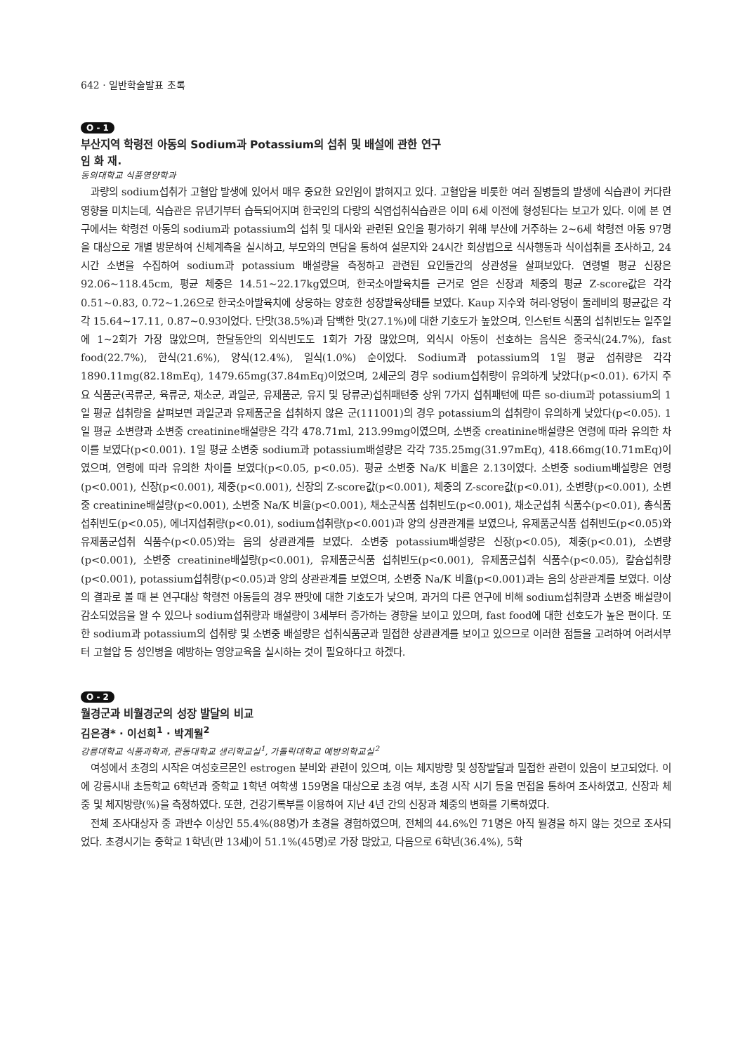642 · 일반학술발표 초록
O - 1
부산지역 학령전 아동의 Sodium과 Potassium의 섭취 및 배설에 관한 연구
임 화 재.
동의대학교 식품영양학과
과량의 sodium섭취가 고혈압 발생에 있어서 매우 중요한 요인임이 밝혀지고 있다. 고혈압을 비롯한 여러 질병들의 발생에 식습관이 커다란 영향을 미치는데, 식습관은 유년기부터 습득되어지며 한국인의 다량의 식염섭취식습관은 이미 6세 이전에 형성된다는 보고가 있다. 이에 본 연구에서는 학령전 아동의 sodium과 potassium의 섭취 및 대사와 관련된 요인을 평가하기 위해 부산에 거주하는 2~6세 학령전 아동 97명을 대상으로 개별 방문하여 신체계측을 실시하고, 부모와의 면담을 통하여 설문지와 24시간 회상법으로 식사행동과 식이섭취를 조사하고, 24시간 소변을 수집하여 sodium과 potassium 배설량을 측정하고 관련된 요인들간의 상관성을 살펴보았다. 연령별 평균 신장은 92.06~118.45cm, 평균 체중은 14.51~22.17kg였으며, 한국소아발육치를 근거로 얻은 신장과 체중의 평균 Z-score값은 각각 0.51~0.83, 0.72~1.26으로 한국소아발육치에 상응하는 양호한 성장발육상태를 보였다. Kaup 지수와 허리-엉덩이 둘레비의 평균값은 각각 15.64~17.11, 0.87~0.93이었다. 단맛(38.5%)과 담백한 맛(27.1%)에 대한 기호도가 높았으며, 인스턴트 식품의 섭취빈도는 일주일에 1~2회가 가장 많았으며, 한달동안의 외식빈도도 1회가 가장 많았으며, 외식시 아동이 선호하는 음식은 중국식(24.7%), fast food(22.7%), 한식(21.6%), 양식(12.4%), 일식(1.0%) 순이었다. Sodium과 potassium의 1일 평균 섭취량은 각각 1890.11mg(82.18mEq), 1479.65mg(37.84mEq)이었으며, 2세군의 경우 sodium섭취량이 유의하게 낮았다(p<0.01). 6가지 주요 식품군(곡류군, 육류군, 채소군, 과일군, 유제품군, 유지 및 당류군)섭취패턴중 상위 7가지 섭취패턴에 따른 so-dium과 potassium의 1일 평균 섭취량을 살펴보면 과일군과 유제품군을 섭취하지 않은 군(111001)의 경우 potassium의 섭취량이 유의하게 낮았다(p<0.05). 1일 평균 소변량과 소변중 creatinine배설량은 각각 478.71ml, 213.99mg이였으며, 소변중 creatinine배설량은 연령에 따라 유의한 차이를 보였다(p<0.001). 1일 평균 소변중 sodium과 potassium배설량은 각각 735.25mg(31.97mEq), 418.66mg(10.71mEq)이였으며, 연령에 따라 유의한 차이를 보였다(p<0.05, p<0.05). 평균 소변중 Na/K 비율은 2.13이였다. 소변중 sodium배설량은 연령(p<0.001), 신장(p<0.001), 체중(p<0.001), 신장의 Z-score값(p<0.001), 체중의 Z-score값(p<0.01), 소변량(p<0.001), 소변중 creatinine배설량(p<0.001), 소변중 Na/K 비율(p<0.001), 채소군식품 섭취빈도(p<0.001), 채소군섭취 식품수(p<0.01), 총식품섭취빈도(p<0.05), 에너지섭취량(p<0.01), sodium섭취량(p<0.001)과 양의 상관관계를 보였으나, 유제품군식품 섭취빈도(p<0.05)와 유제품군섭취 식품수(p<0.05)와는 음의 상관관계를 보였다. 소변중 potassium배설량은 신장(p<0.05), 체중(p<0.01), 소변량(p<0.001), 소변중 creatinine배설량(p<0.001), 유제품군식품 섭취빈도(p<0.001), 유제품군섭취 식품수(p<0.05), 칼슘섭취량(p<0.001), potassium섭취량(p<0.05)과 양의 상관관계를 보였으며, 소변중 Na/K 비율(p<0.001)과는 음의 상관관계를 보였다. 이상의 결과로 볼 때 본 연구대상 학령전 아동들의 경우 짠맛에 대한 기호도가 낮으며, 과거의 다른 연구에 비해 sodium섭취량과 소변중 배설량이 감소되었음을 알 수 있으나 sodium섭취량과 배설량이 3세부터 증가하는 경향을 보이고 있으며, fast food에 대한 선호도가 높은 편이다. 또한 sodium과 potassium의 섭취량 및 소변중 배설량은 섭취식품군과 밀접한 상관관계를 보이고 있으므로 이러한 점들을 고려하여 어려서부터 고혈압 등 성인병을 예방하는 영양교육을 실시하는 것이 필요하다고 하겠다.
O - 2
월경군과 비월경군의 성장 발달의 비교
김은경* · 이선희<sup>1</sup> · 박계월<sup>2</sup>
강릉대학교 식품과학과, 관동대학교 생리학교실<sup>1</sup>, 가톨릭대학교 예방의학교실<sup>2</sup>
여성에서 초경의 시작은 여성호르몬인 estrogen 분비와 관련이 있으며, 이는 체지방량 및 성장발달과 밀접한 관련이 있음이 보고되었다. 이에 강릉시내 초등학교 6학년과 중학교 1학년 여학생 159명을 대상으로 초경 여부, 초경 시작 시기 등을 면접을 통하여 조사하였고, 신장과 체중 및 체지방량(%)을 측정하였다. 또한, 건강기록부를 이용하여 지난 4년 간의 신장과 체중의 변화를 기록하였다.
전체 조사대상자 중 과반수 이상인 55.4%(88명)가 초경을 경험하였으며, 전체의 44.6%인 71명은 아직 월경을 하지 않는 것으로 조사되었다. 초경시기는 중학교 1학년(만 13세)이 51.1%(45명)로 가장 많았고, 다음으로 6학년(36.4%), 5학